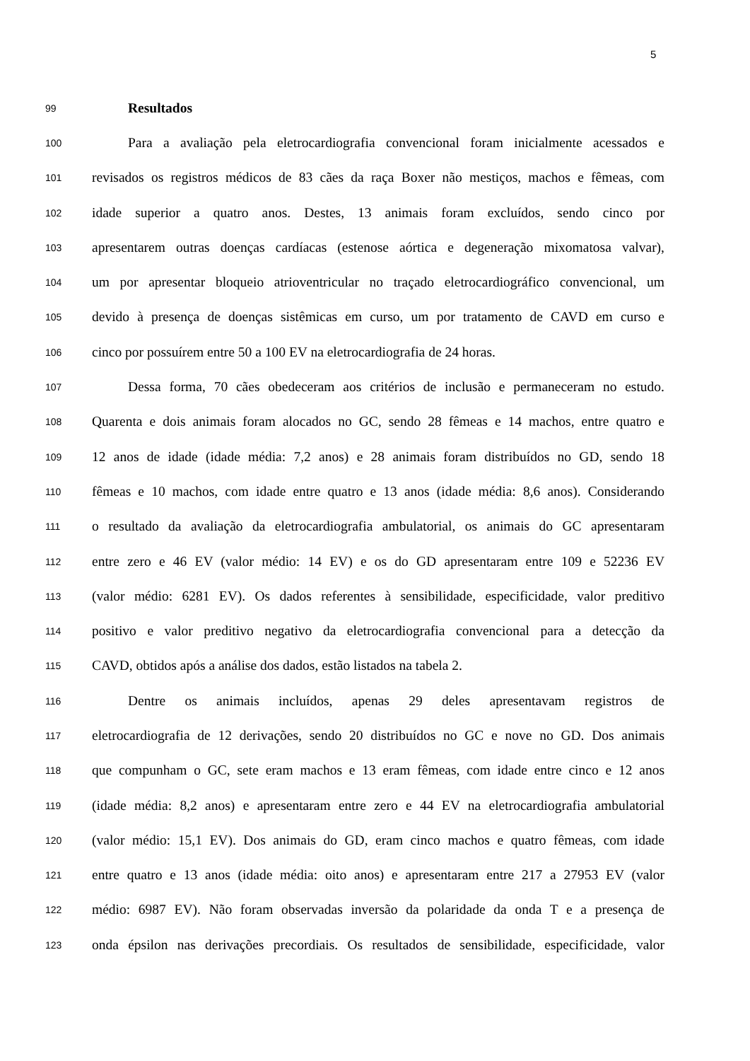5
99 Resultados
100 Para a avaliação pela eletrocardiografia convencional foram inicialmente acessados e
101 revisados os registros médicos de 83 cães da raça Boxer não mestiços, machos e fêmeas, com
102 idade superior a quatro anos. Destes, 13 animais foram excluídos, sendo cinco por
103 apresentarem outras doenças cardíacas (estenose aórtica e degeneração mixomatosa valvar),
104 um por apresentar bloqueio atrioventricular no traçado eletrocardiográfico convencional, um
105 devido à presença de doenças sistêmicas em curso, um por tratamento de CAVD em curso e
106 cinco por possuírem entre 50 a 100 EV na eletrocardiografia de 24 horas.
107 Dessa forma, 70 cães obedeceram aos critérios de inclusão e permaneceram no estudo.
108 Quarenta e dois animais foram alocados no GC, sendo 28 fêmeas e 14 machos, entre quatro e
109 12 anos de idade (idade média: 7,2 anos) e 28 animais foram distribuídos no GD, sendo 18
110 fêmeas e 10 machos, com idade entre quatro e 13 anos (idade média: 8,6 anos). Considerando
111 o resultado da avaliação da eletrocardiografia ambulatorial, os animais do GC apresentaram
112 entre zero e 46 EV (valor médio: 14 EV) e os do GD apresentaram entre 109 e 52236 EV
113 (valor médio: 6281 EV). Os dados referentes à sensibilidade, especificidade, valor preditivo
114 positivo e valor preditivo negativo da eletrocardiografia convencional para a detecção da
115 CAVD, obtidos após a análise dos dados, estão listados na tabela 2.
116 Dentre os animais incluídos, apenas 29 deles apresentavam registros de
117 eletrocardiografia de 12 derivações, sendo 20 distribuídos no GC e nove no GD. Dos animais
118 que compunham o GC, sete eram machos e 13 eram fêmeas, com idade entre cinco e 12 anos
119 (idade média: 8,2 anos) e apresentaram entre zero e 44 EV na eletrocardiografia ambulatorial
120 (valor médio: 15,1 EV). Dos animais do GD, eram cinco machos e quatro fêmeas, com idade
121 entre quatro e 13 anos (idade média: oito anos) e apresentaram entre 217 a 27953 EV (valor
122 médio: 6987 EV). Não foram observadas inversão da polaridade da onda T e a presença de
123 onda épsilon nas derivações precordiais. Os resultados de sensibilidade, especificidade, valor